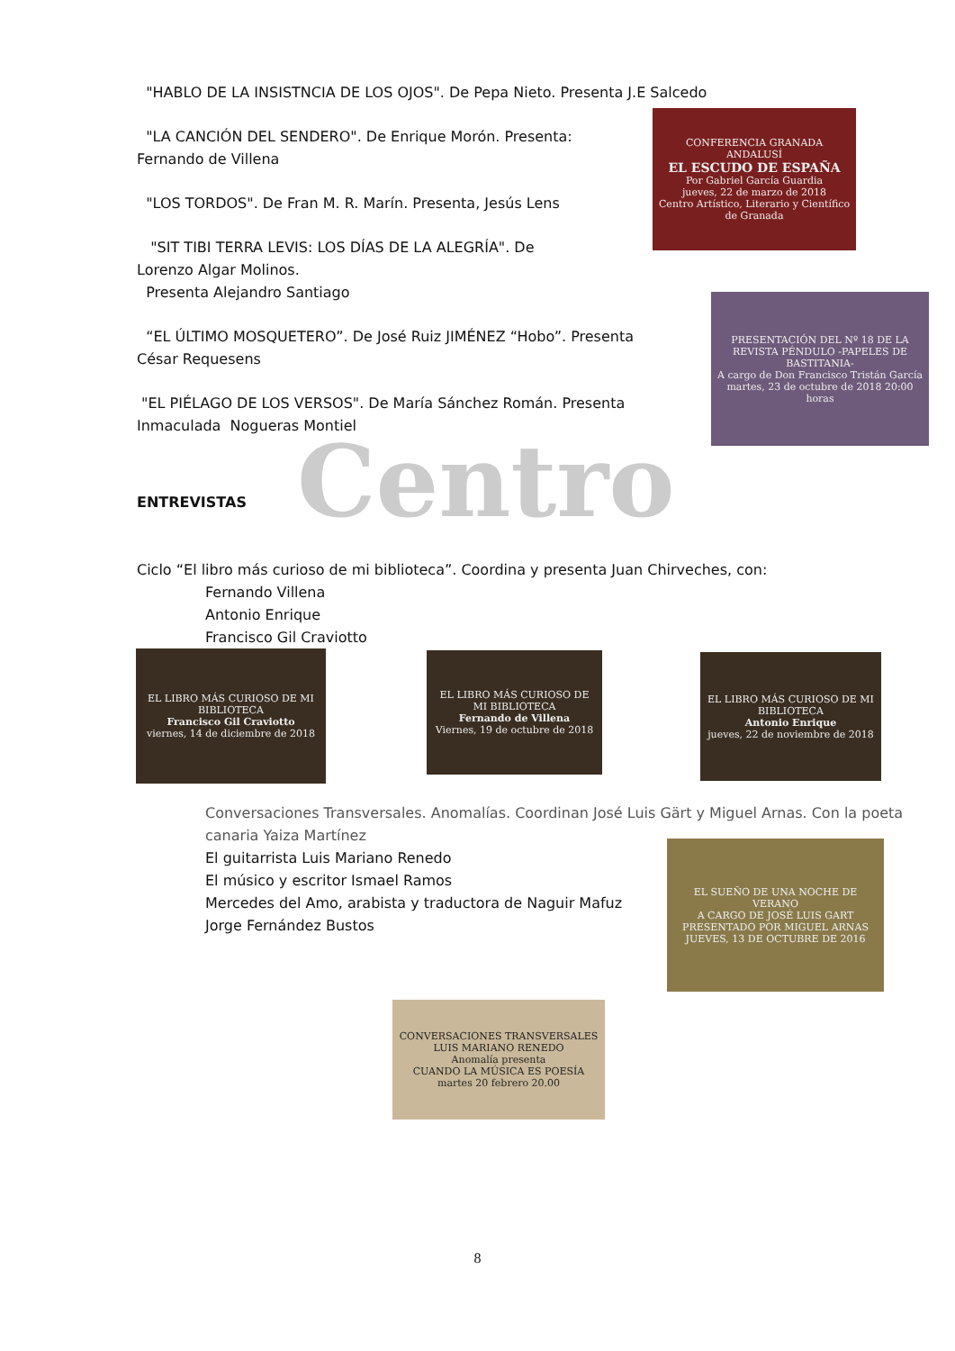Centro
"HABLO DE LA INSISTNCIA DE LOS OJOS". De Pepa Nieto. Presenta J.E Salcedo
"LA CANCIÓN DEL SENDERO". De Enrique Morón. Presenta:
Fernando de Villena
"LOS TORDOS". De Fran M. R. Marín. Presenta, Jesús Lens
"SIT TIBI TERRA LEVIS: LOS DÍAS DE LA ALEGRÍA". De
Lorenzo Algar Molinos.
Presenta Alejandro Santiago
“EL ÚLTIMO MOSQUETERO”. De José Ruiz JIMÉNEZ “Hobo”. Presenta
César Requesens
"EL PIÉLAGO DE LOS VERSOS". De María Sánchez Román. Presenta
Inmaculada Nogueras Montiel
ENTREVISTAS
Ciclo “El libro más curioso de mi biblioteca”. Coordina y presenta Juan Chirveches, con:
Fernando Villena
Antonio Enrique
Francisco Gil Craviotto
Conversaciones Transversales. Anomalías. Coordinan José Luis Gärt y Miguel Arnas. Con la poeta canaria Yaiza Martínez
El guitarrista Luis Mariano Renedo
El músico y escritor Ismael Ramos
Mercedes del Amo, arabista y traductora de Naguir Mafuz
Jorge Fernández Bustos
CONFERENCIA GRANADA ANDALUSÍ
EL ESCUDO DE ESPAÑA
Por Gabriel García Guardia
jueves, 22 de marzo de 2018
Centro Artístico, Literario y Científico de Granada
PRESENTACIÓN DEL Nº 18 DE LA REVISTA PÉNDULO -PAPELES DE BASTITANIA-
A cargo de Don Francisco Tristán García
martes, 23 de octubre de 2018 20:00 horas
EL LIBRO MÁS CURIOSO DE MI BIBLIOTECA
Francisco Gil Craviotto
viernes, 14 de diciembre de 2018
EL LIBRO MÁS CURIOSO DE MI BIBLIOTECA
Fernando de Villena
Viernes, 19 de octubre de 2018
EL LIBRO MÁS CURIOSO DE MI BIBLIOTECA
Antonio Enrique
jueves, 22 de noviembre de 2018
EL SUEÑO DE UNA NOCHE DE VERANO
A CARGO DE JOSÉ LUIS GART
PRESENTADO POR MIGUEL ARNAS
JUEVES, 13 DE OCTUBRE DE 2016
CONVERSACIONES TRANSVERSALES
LUIS MARIANO RENEDO
Anomalía presenta
CUANDO LA MÚSICA ES POESÍA
martes 20 febrero 20.00
8